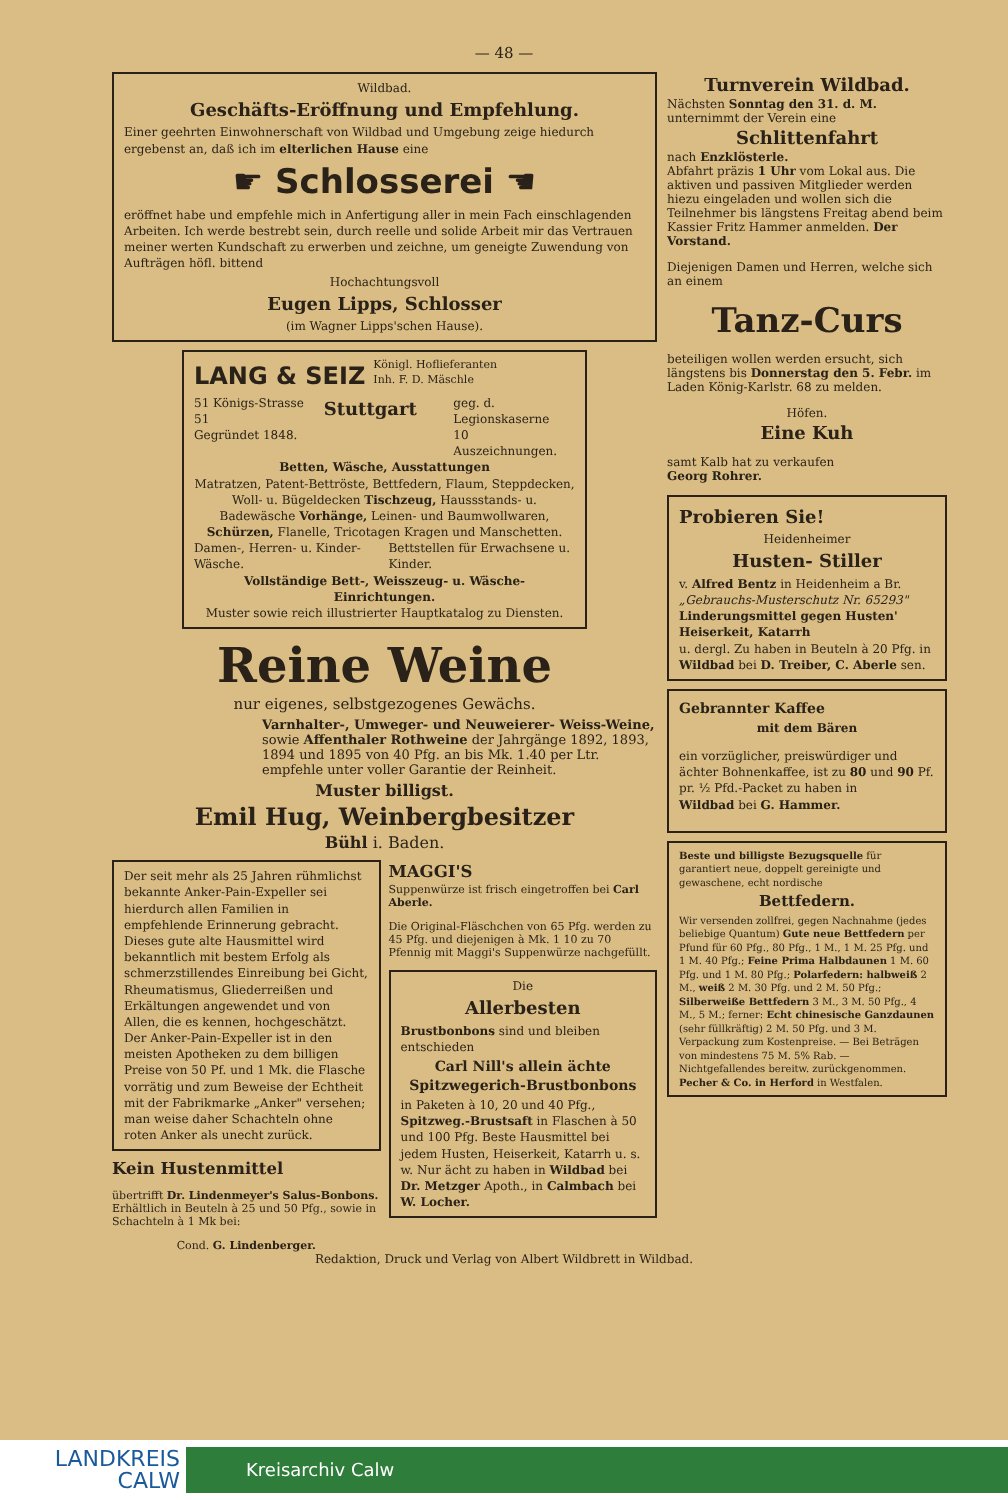— 48 —
Wildbad.
Geschäfts-Eröffnung und Empfehlung.
Einer geehrten Einwohnerschaft von Wildbad und Umgebung zeige hiedurch ergebenst an, daß ich im elterlichen Hause eine
☛ Schlosserei ☚
eröffnet habe und empfehle mich in Anfertigung aller in mein Fach einschlagenden Arbeiten. Ich werde bestrebt sein, durch reelle und solide Arbeit mir das Vertrauen meiner werten Kundschaft zu erwerben und zeichne, um geneigte Zuwendung von Aufträgen höfl. bittend
Hochachtungsvoll
Eugen Lipps, Schlosser
(im Wagner Lipps'schen Hause).
LANG & SEIZ
Königl. Hoflieferanten
Inh. F. D. Mäschle
51 Königs-Strasse 51
Gegründet 1848.
Stuttgart
geg. d. Legionskaserne
10 Auszeichnungen.
Betten, Wäsche, Ausstattungen
Matratzen, Patent-Bettröste, Bettfedern, Flaum, Steppdecken, Woll- u. Bügeldecken Tischzeug, Haussstands- u. Badewäsche Vorhänge, Leinen- und Baumwollwaren, Schürzen, Flanelle, Tricotagen Kragen und Manschetten.
Damen-, Herren- u. Kinder-Wäsche.
Bettstellen für Erwachsene u. Kinder.
Vollständige Bett-, Weisszeug- u. Wäsche-Einrichtungen.
Muster sowie reich illustrierter Hauptkatalog zu Diensten.
Reine Weine
nur eigenes, selbstgezogenes Gewächs.
Varnhalter-, Umweger- und Neuweierer- Weiss-Weine, sowie Affenthaler Rothweine der Jahrgänge 1892, 1893, 1894 und 1895 von 40 Pfg. an bis Mk. 1.40 per Ltr. empfehle unter voller Garantie der Reinheit.
Muster billigst.
Emil Hug, Weinbergbesitzer
Bühl i. Baden.
Der seit mehr als 25 Jahren rühmlichst bekannte Anker-Pain-Expeller sei hierdurch allen Familien in empfehlende Erinnerung gebracht. Dieses gute alte Hausmittel wird bekanntlich mit bestem Erfolg als schmerzstillendes Einreibung bei Gicht, Rheumatismus, Gliederreißen und Erkältungen angewendet und von Allen, die es kennen, hochgeschätzt. Der Anker-Pain-Expeller ist in den meisten Apotheken zu dem billigen Preise von 50 Pf. und 1 Mk. die Flasche vorrätig und zum Beweise der Echtheit mit der Fabrikmarke „Anker" versehen; man weise daher Schachteln ohne roten Anker als unecht zurück.
Kein Hustenmittel
übertrifft Dr. Lindenmeyer's Salus-Bonbons. Erhältlich in Beuteln à 25 und 50 Pfg., sowie in Schachteln à 1 Mk bei:
Cond. G. Lindenberger.
MAGGI'S
Suppenwürze ist frisch eingetroffen bei Carl Aberle.
Die Original-Fläschchen von 65 Pfg. werden zu 45 Pfg. und diejenigen à Mk. 1 10 zu 70 Pfennig mit Maggi's Suppenwürze nachgefüllt.
Die
Allerbesten
Brustbonbons sind und bleiben entschieden
Carl Nill's allein ächte Spitzwegerich-Brustbonbons
in Paketen à 10, 20 und 40 Pfg., Spitzweg.-Brustsaft in Flaschen à 50 und 100 Pfg. Beste Hausmittel bei jedem Husten, Heiserkeit, Katarrh u. s. w. Nur ächt zu haben in Wildbad bei Dr. Metzger Apoth., in Calmbach bei W. Locher.
Turnverein Wildbad.
Nächsten Sonntag den 31. d. M. unternimmt der Verein eine
Schlittenfahrt
nach Enzklösterle.
Abfahrt präzis 1 Uhr vom Lokal aus. Die aktiven und passiven Mitglieder werden hiezu eingeladen und wollen sich die Teilnehmer bis längstens Freitag abend beim Kassier Fritz Hammer anmelden. Der Vorstand.
Diejenigen Damen und Herren, welche sich an einem
Tanz-Curs
beteiligen wollen werden ersucht, sich längstens bis Donnerstag den 5. Febr. im Laden König-Karlstr. 68 zu melden.
Höfen.
Eine Kuh
samt Kalb hat zu verkaufen
Georg Rohrer.
Probieren Sie!
Heidenheimer
Husten- Stiller
v. Alfred Bentz in Heidenheim a Br.
„Gebrauchs-Musterschutz Nr. 65293"
Linderungsmittel gegen Husten' Heiserkeit, Katarrh
u. dergl. Zu haben in Beuteln à 20 Pfg. in Wildbad bei D. Treiber, C. Aberle sen.
Gebrannter Kaffee
mit dem Bären
ein vorzüglicher, preiswürdiger und ächter Bohnenkaffee, ist zu 80 und 90 Pf. pr. ½ Pfd.-Packet zu haben in
Wildbad bei G. Hammer.
Beste und billigste Bezugsquelle für garantiert neue, doppelt gereinigte und gewaschene, echt nordische
Bettfedern.
Wir versenden zollfrei, gegen Nachnahme (jedes beliebige Quantum) Gute neue Bettfedern per Pfund für 60 Pfg., 80 Pfg., 1 M., 1 M. 25 Pfg. und 1 M. 40 Pfg.; Feine Prima Halbdaunen 1 M. 60 Pfg. und 1 M. 80 Pfg.; Polarfedern: halbweiß 2 M., weiß 2 M. 30 Pfg. und 2 M. 50 Pfg.; Silberweiße Bettfedern 3 M., 3 M. 50 Pfg., 4 M., 5 M.; ferner: Echt chinesische Ganzdaunen (sehr füllkräftig) 2 M. 50 Pfg. und 3 M. Verpackung zum Kostenpreise. — Bei Beträgen von mindestens 75 M. 5% Rab. — Nichtgefallendes bereitw. zurückgenommen.
Pecher & Co. in Herford in Westfalen.
Redaktion, Druck und Verlag von Albert Wildbrett in Wildbad.
LANDKREIS
CALW
Kreisarchiv Calw